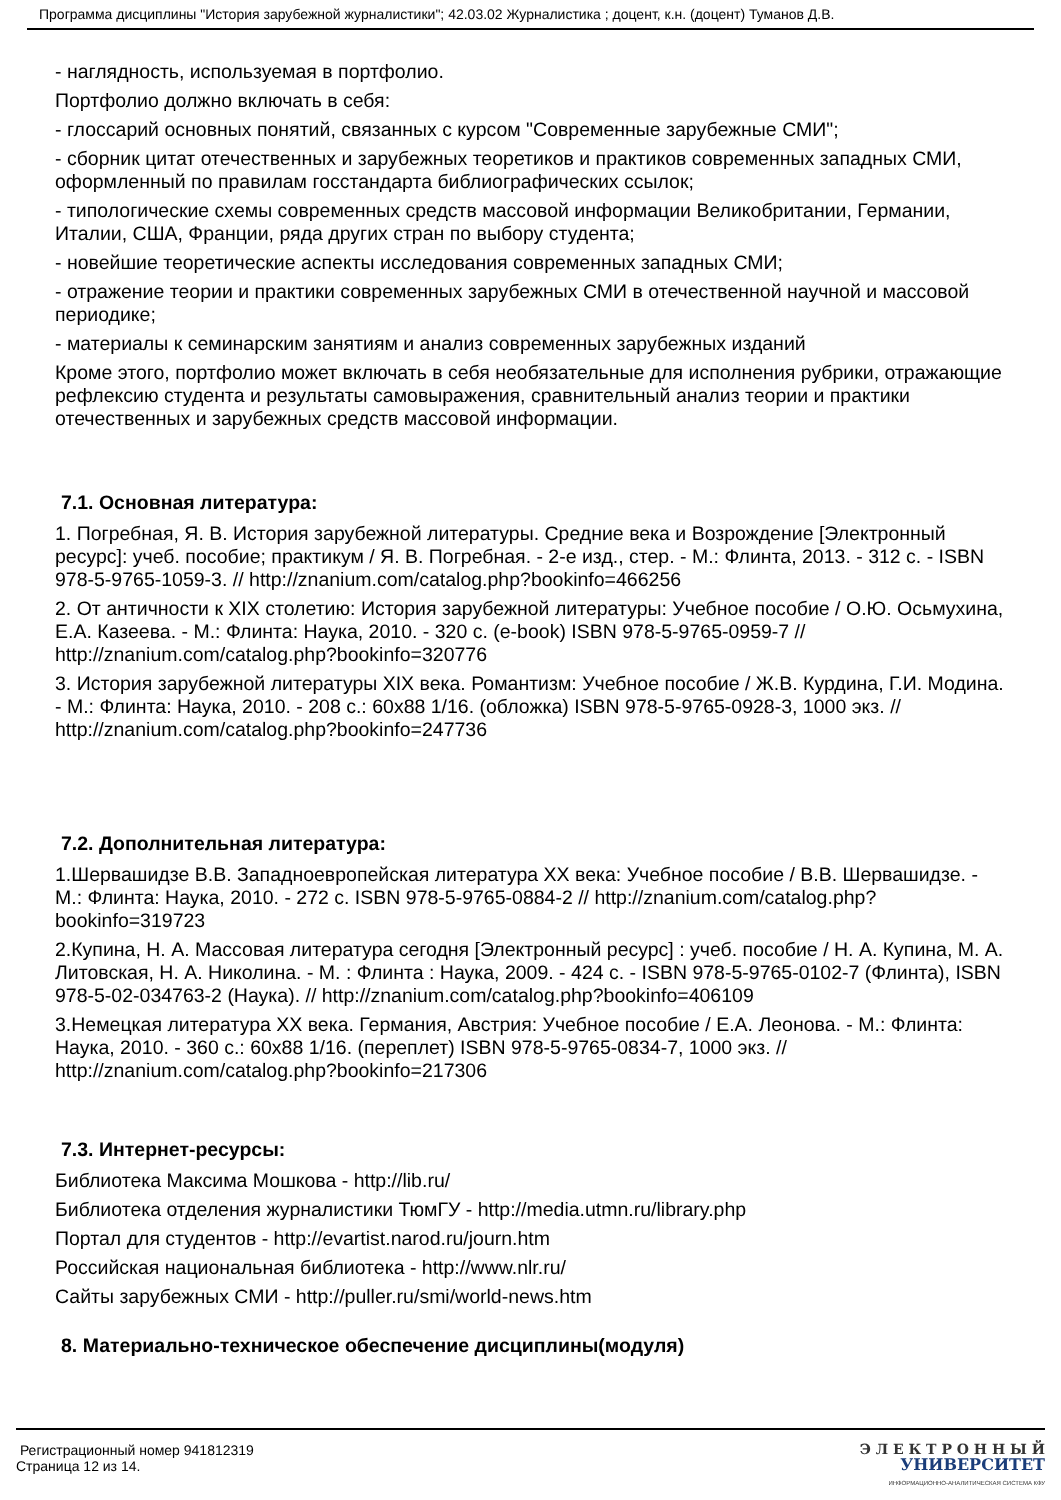Программа дисциплины "История зарубежной журналистики"; 42.03.02 Журналистика ; доцент, к.н. (доцент) Туманов Д.В.
- наглядность, используемая в портфолио.
Портфолио должно включать в себя:
- глоссарий основных понятий, связанных с курсом "Современные зарубежные СМИ";
- сборник цитат отечественных и зарубежных теоретиков и практиков современных западных СМИ, оформленный по правилам госстандарта библиографических ссылок;
- типологические схемы современных средств массовой информации Великобритании, Германии, Италии, США, Франции, ряда других стран по выбору студента;
- новейшие теоретические аспекты исследования современных западных СМИ;
- отражение теории и практики современных зарубежных СМИ в отечественной научной и массовой периодике;
- материалы к семинарским занятиям и анализ современных зарубежных изданий
Кроме этого, портфолио может включать в себя необязательные для исполнения рубрики, отражающие рефлексию студента и результаты самовыражения, сравнительный анализ теории и практики отечественных и зарубежных средств массовой информации.
7.1. Основная литература:
1. Погребная, Я. В. История зарубежной литературы. Средние века и Возрождение [Электронный ресурс]: учеб. пособие; практикум / Я. В. Погребная. - 2-е изд., стер. - М.: Флинта, 2013. - 312 с. - ISBN 978-5-9765-1059-3. // http://znanium.com/catalog.php?bookinfo=466256
2. От античности к XIX столетию: История зарубежной литературы: Учебное пособие / О.Ю. Осьмухина, Е.А. Казеева. - М.: Флинта: Наука, 2010. - 320 с. (e-book) ISBN 978-5-9765-0959-7 // http://znanium.com/catalog.php?bookinfo=320776
3. История зарубежной литературы XIX века. Романтизм: Учебное пособие / Ж.В. Курдина, Г.И. Модина. - М.: Флинта: Наука, 2010. - 208 с.: 60x88 1/16. (обложка) ISBN 978-5-9765-0928-3, 1000 экз. // http://znanium.com/catalog.php?bookinfo=247736
7.2. Дополнительная литература:
1.Шервашидзе В.В. Западноевропейская литература XX века: Учебное пособие / В.В. Шервашидзе. - М.: Флинта: Наука, 2010. - 272 с. ISBN 978-5-9765-0884-2 // http://znanium.com/catalog.php?bookinfo=319723
2.Купина, Н. А. Массовая литература сегодня [Электронный ресурс] : учеб. пособие / Н. А. Купина, М. А. Литовская, Н. А. Николина. - М. : Флинта : Наука, 2009. - 424 с. - ISBN 978-5-9765-0102-7 (Флинта), ISBN 978-5-02-034763-2 (Наука). // http://znanium.com/catalog.php?bookinfo=406109
3.Немецкая литература XX века. Германия, Австрия: Учебное пособие / Е.А. Леонова. - М.: Флинта: Наука, 2010. - 360 с.: 60x88 1/16. (переплет) ISBN 978-5-9765-0834-7, 1000 экз. // http://znanium.com/catalog.php?bookinfo=217306
7.3. Интернет-ресурсы:
Библиотека Максима Мошкова - http://lib.ru/
Библиотека отделения журналистики ТюмГУ - http://media.utmn.ru/library.php
Портал для студентов - http://evartist.narod.ru/journ.htm
Российская национальная библиотека - http://www.nlr.ru/
Сайты зарубежных СМИ - http://puller.ru/smi/world-news.htm
8. Материально-техническое обеспечение дисциплины(модуля)
Регистрационный номер 941812319
Страница 12 из 14.
Э Л Е К Т Р О Н Н Ы Й
УНИВЕРСИТЕТ
ИНФОРМАЦИОННО-АНАЛИТИЧЕСКАЯ СИСТЕМА КФУ